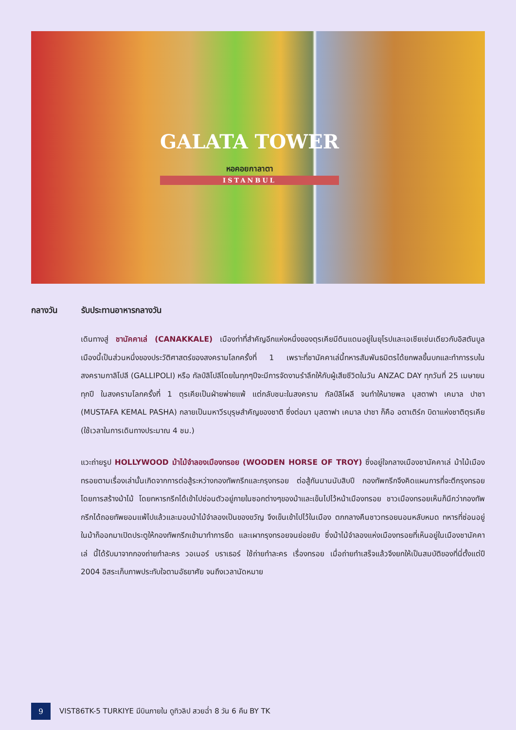GALATA TOWER
หอคอยกาลาตา
ISTANBUL
กลางวัน รับประทานอาหารกลางวัน
เดินทางสู่ ชานัคคาเล่ (CANAKKALE) เมืองท่าที่สำคัญอีกแห่งหนึ่งของตุรเคียมีดินแดนอยู่ในยุโรปและเอเชียเช่นเดียวกับอิสตันบูล เมืองนี้เป็นส่วนหนึ่งของประวัติศาสตร์ของสงครามโลกครั้งที่ 1 เพราะที่ชานัคคาเล่นี้ทหารสัมพันธมิตรได้ยกพลขึ้นบกและทำการรบในสงครามกาลิโปลี (GALLIPOLI) หรือ กัลป์ลิโปลีโดยในทุกๆปีจะมีการจัดงานรำลึกให้กับผู้เสียชีวิตในวัน ANZAC DAY ทุกวันที่ 25 เมษายน ทุกปี ในสงครามโลกครั้งที่ 1 ตุรเคียเป็นฝ่ายพ่ายแพ้ แต่กลับชนะในสงคราม กัลป์ลิโผลี จนทำให้นายพล มุสตาฟา เคมาล ปาชา (MUSTAFA KEMAL PASHA) กลายเป็นมหาวีรบุรุษสำคัญของชาติ ซึ่งต่อมา มุสตาฟา เคมาล ปาชา ก็คือ อตาเติร์ก บิดาแห่งชาติตุรเคีย (ใช้เวลาในการเดินทางประมาณ 4 ชม.)
แวะถ่ายรูป HOLLYWOOD ม้าไม้จำลองเมืองทรอย (WOODEN HORSE OF TROY) ซึ่งอยู่ใจกลางเมืองชานัคคาเล่ ม้าไม้เมืองทรอยตามเรื่องเล่านั้นเกิดจากการต่อสู้ระหว่างกองทัพกรีกและกรุงทรอย ต่อสู้กันนานนับสิบปี กองทัพกรีกจึงคิดแผนการที่จะตีกรุงทรอยโดยการสร้างม้าไม้ โดยทหารกรีกได้เข้าไปซ่อนตัวอยู่ภายในซอกต่างๆของม้าและเข็นไปไว้หน้าเมืองทรอย ชาวเมืองทรอยเห็นก็นึกว่ากองทัพกรีกได้ถอยทัพยอมแพ้ไปแล้วและมอบม้าไม้จำลองเป็นของขวัญ จึงเข็นเข้าไปไว้ในเมือง ตกกลางคืนชาวทรอยนอนหลับหมด ทหารที่ซ่อนอยู่ในม้าก็ออกมาเปิดประตูให้กองทัพกรีกเข้ามาทำการยึด และเผากรุงทรอยจนย่อยยับ ซึ่งม้าไม้จำลองแห่งเมืองทรอยที่เห็นอยู่ในเมืองชานัคคาเล่ นี้ได้รับมาจากกองถ่ายทำละคร วอเนอร์ บราเธอร์ ใช้ถ่ายทำละคร เรื่องทรอย เมื่อถ่ายทำเสร็จแล้วจึงยกให้เป็นสมบัติของที่นี่ตั้งแต่ปี 2004 อิสระเก็บภาพประทับใจตามอัธยาศัย จนถึงเวลานัดหมาย
9
VIST86TK-5 TURKIYE มีบินภายใน ดูทิวลิป สวยฉ่ำ 8 วัน 6 คืน BY TK